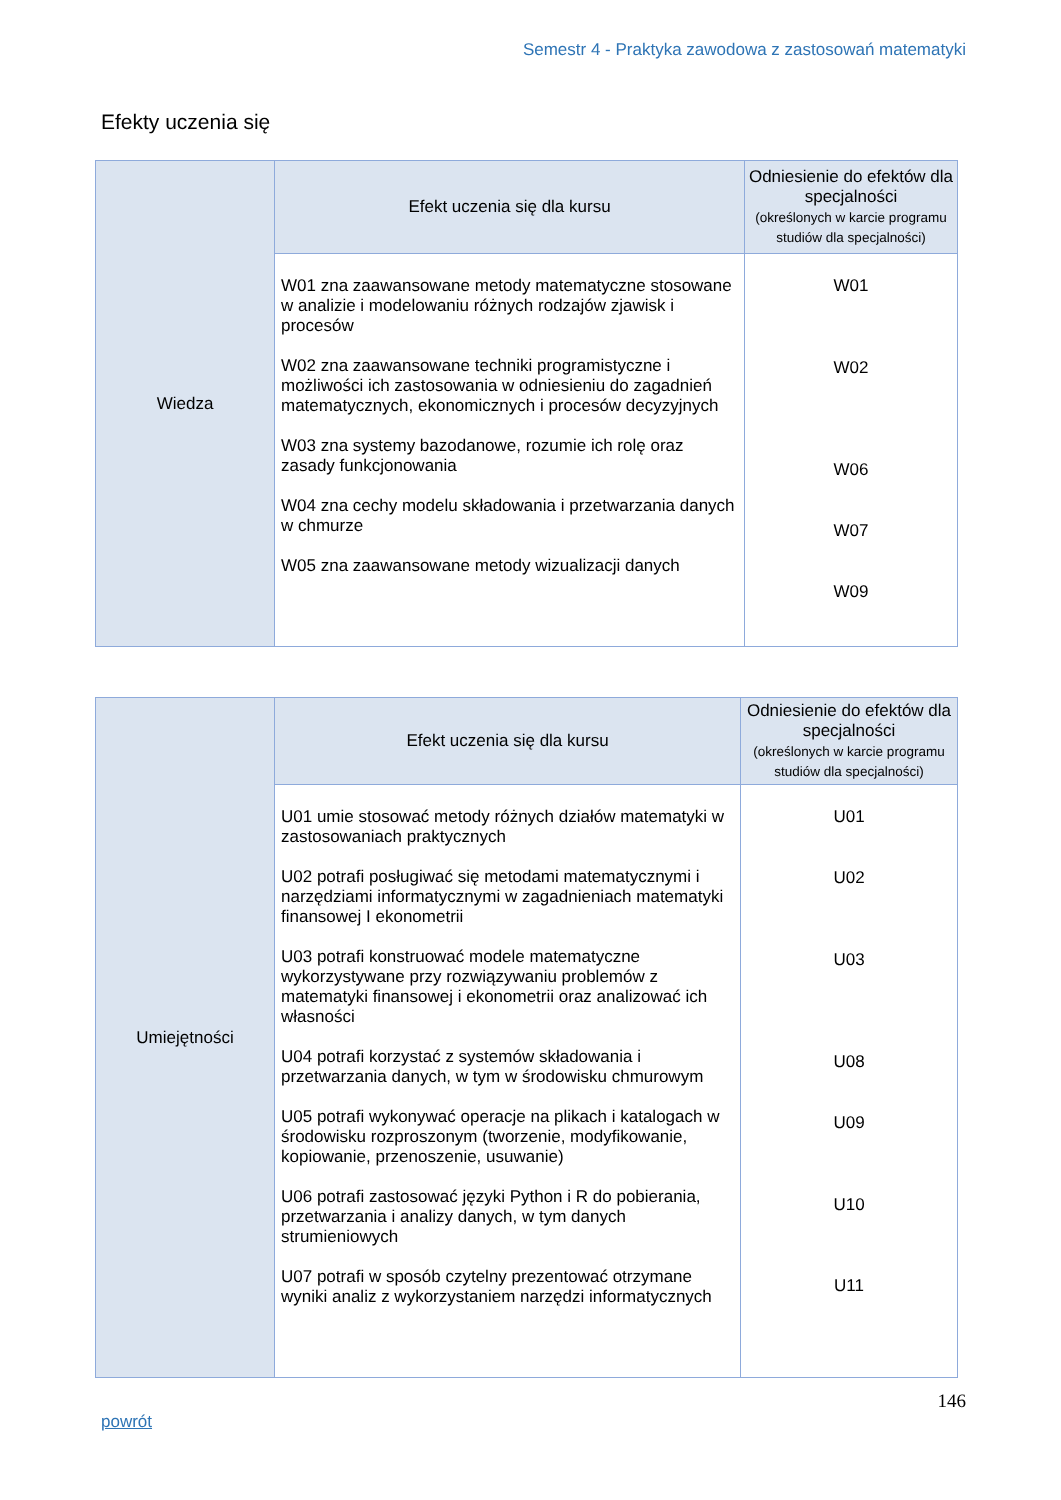Semestr 4 - Praktyka zawodowa z zastosowań matematyki
Efekty uczenia się
| Wiedza | Efekt uczenia się dla kursu | Odniesienie do efektów dla specjalności (określonych w karcie programu studiów dla specjalności) |
| | W01 zna zaawansowane metody matematyczne stosowane w analizie i modelowaniu różnych rodzajów zjawisk i procesów W02 zna zaawansowane techniki programistyczne i możliwości ich zastosowania w odniesieniu do zagadnień matematycznych, ekonomicznych i procesów decyzyjnych W03 zna systemy bazodanowe, rozumie ich rolę oraz zasady funkcjonowania W04 zna cechy modelu składowania i przetwarzania danych w chmurze W05 zna zaawansowane metody wizualizacji danych | W01 W02 W06 W07 W09 |
| Umiejętności | Efekt uczenia się dla kursu | Odniesienie do efektów dla specjalności (określonych w karcie programu studiów dla specjalności) |
| | U01 umie stosować metody różnych działów matematyki w zastosowaniach praktycznych U02 potrafi posługiwać się metodami matematycznymi i narzędziami informatycznymi w zagadnieniach matematyki finansowej I ekonometrii U03 potrafi konstruować modele matematyczne wykorzystywane przy rozwiązywaniu problemów z matematyki finansowej i ekonometrii oraz analizować ich własności U04 potrafi korzystać z systemów składowania i przetwarzania danych, w tym w środowisku chmurowym U05 potrafi wykonywać operacje na plikach i katalogach w środowisku rozproszonym (tworzenie, modyfikowanie, kopiowanie, przenoszenie, usuwanie) U06 potrafi zastosować języki Python i R do pobierania, przetwarzania i analizy danych, w tym danych strumieniowych U07 potrafi w sposób czytelny prezentować otrzymane wyniki analiz z wykorzystaniem narzędzi informatycznych | U01 U02 U03 U08 U09 U10 U11 |
146
powrót